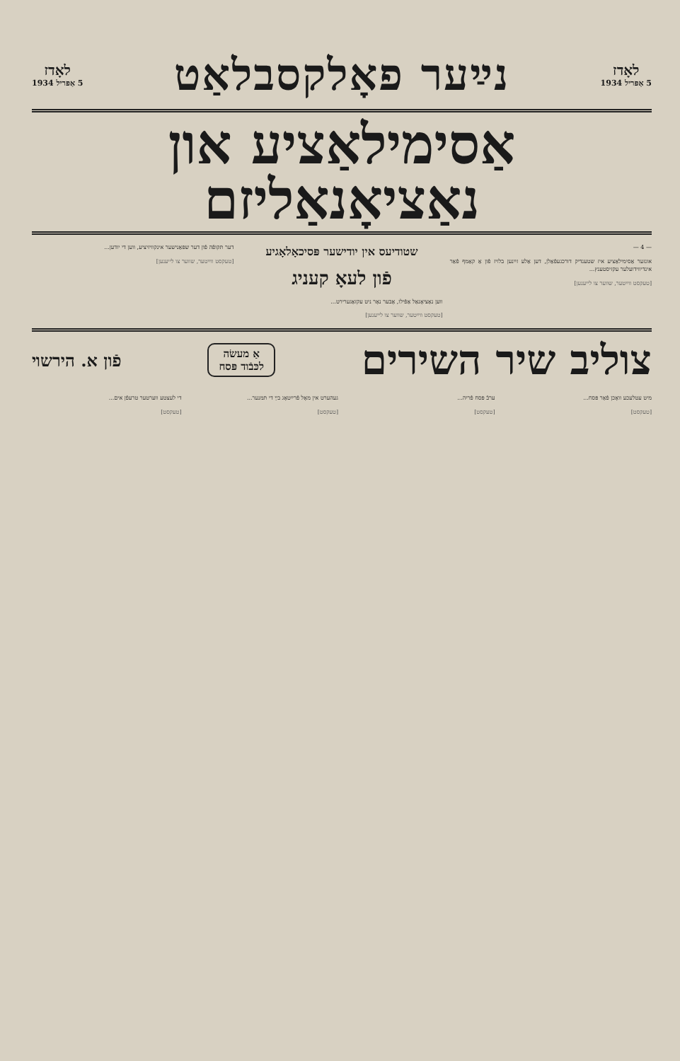לאָדז
5 אַפּריל 1934
נײַער פאָלקסבלאַט
לאָדז
5 אַפּריל 1934
אַסימילאַציע און נאַציאָנאַליזם
— 4 —
אונזער אַסימילאַציע איז שטענדיק דורכגעפֿאַלן, דען אַלע זײַנען בלויז פֿון אַ קאַמף פֿאַר אינדיווידועלער עקזיסטענץ...
[טעקסט ווײַטער, שווער צו לייענען]
שטודיעס אין יודישער פּסיכאָלאָגיע
פֿון לעאָ קעניג
ווען נאַציאָנאַל אַפֿילו, אָבער נאָר ניט עקזאַגערירט...
[טעקסט ווײַטער, שווער צו לייענען]
דער תּקופֿה פֿון דער שפּאַנישער אינקוויזיציע, ווען די יודען...
[טעקסט ווײַטער, שווער צו לייענען]
צוליב שיר השירים
אַ מעשׂה
לכּבֿוד פּסח
פֿון א. הירשױ
מיט עטלעכע וואָכן פֿאַר פּסח...
[טעקסט]
ערבֿ פּסח פֿריִה...
[טעקסט]
געהערט אין מאָל פֿרײַטאָג בײַ די תּמנער...
[טעקסט]
די לעצטע ווערטער טרעפֿן אים...
[טעקסט]